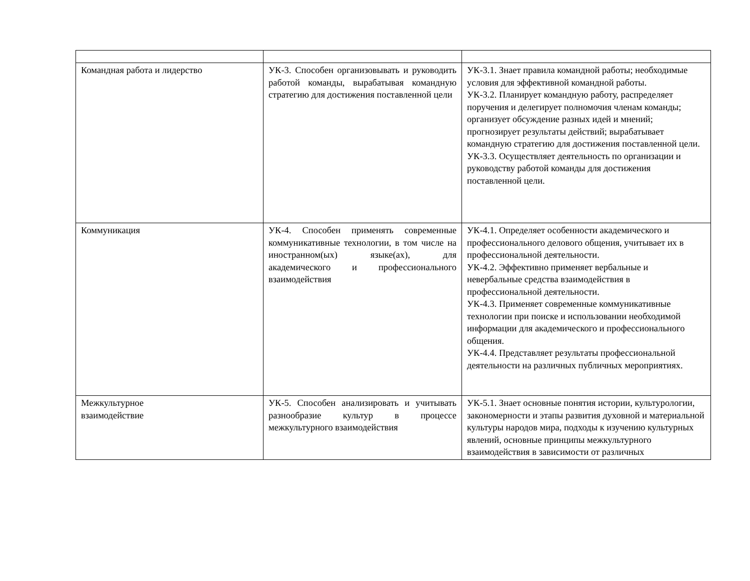| Командная работа и лидерство | УК-3. Способен организовывать и руководить работой команды, вырабатывая командную стратегию для достижения поставленной цели | УК-3.1. Знает правила командной работы; необходимые условия для эффективной командной работы. УК-3.2. Планирует командную работу, распределяет поручения и делегирует полномочия членам команды; организует обсуждение разных идей и мнений; прогнозирует результаты действий; вырабатывает командную стратегию для достижения поставленной цели. УК-3.3. Осуществляет деятельность по организации и руководству работой команды для достижения поставленной цели. |
| Коммуникация | УК-4. Способен применять современные коммуникативные технологии, в том числе на иностранном(ых) языке(ах), для академического и профессионального взаимодействия | УК-4.1. Определяет особенности академического и профессионального делового общения, учитывает их в профессиональной деятельности. УК-4.2. Эффективно применяет вербальные и невербальные средства взаимодействия в профессиональной деятельности. УК-4.3. Применяет современные коммуникативные технологии при поиске и использовании необходимой информации для академического и профессионального общения. УК-4.4. Представляет результаты профессиональной деятельности на различных публичных мероприятиях. |
| Межкультурное взаимодействие | УК-5. Способен анализировать и учитывать разнообразие культур в процессе межкультурного взаимодействия | УК-5.1. Знает основные понятия истории, культурологии, закономерности и этапы развития духовной и материальной культуры народов мира, подходы к изучению культурных явлений, основные принципы межкультурного взаимодействия в зависимости от различных |